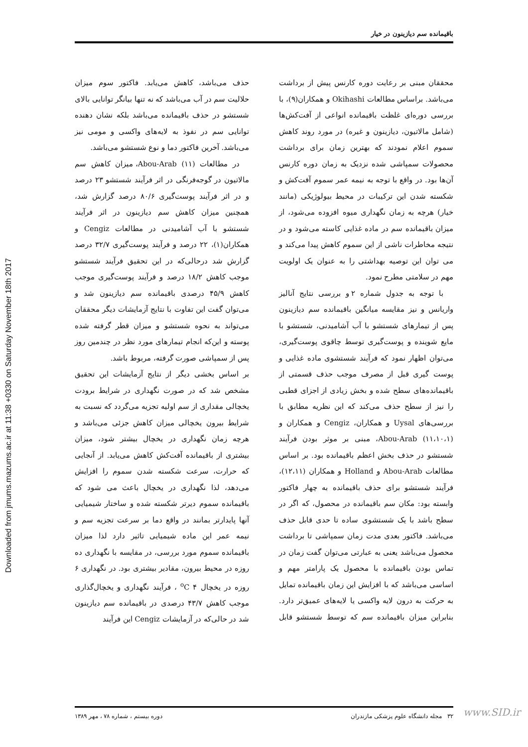Downloaded from jmums.mazums.ac.ir at 11:38 +0330 on Saturday November 18th 2017
باقیمانده سم دیازینون در خیار
محققان مبنی بر رعایت دوره کارنس پیش از برداشت می‌باشد. براساس مطالعات Okihashi و همکاران(۹)، با بررسی دوره‌ای غلظت باقیمانده انواعی از آفت‌کش‌ها (شامل مالاتیون، دیازینون و غیره) در مورد روند کاهش سموم اعلام نمودند که بهترین زمان برای برداشت محصولات سمپاشی شده نزدیک به زمان دوره کارنس آن‌ها بود. در واقع با توجه به نیمه عمر سموم آفت‌کش و شکسته شدن این ترکیبات در محیط بیولوژیکی (مانند خیار) هرچه به زمان نگهداری میوه افزوده می‌شود، از میزان باقیمانده سم در ماده غذایی کاسته می‌شود و در نتیجه مخاطرات ناشی از این سموم کاهش پیدا می‌کند و می توان این توصیه بهداشتی را به عنوان یک اولویت مهم در سلامتی مطرح نمود.
با توجه به جدول شماره ۲ و بررسی نتایج آنالیز واریانس و نیز مقایسه میانگین باقیمانده سم دیازینون پس از تیمارهای شستشو با آب آشامیدنی، شستشو با مایع شوینده و پوست‌گیری توسط چاقوی پوست‌گیری، می‌توان اظهار نمود که فرآیند شستشوی ماده غذایی و پوست گیری قبل از مصرف موجب حذف قسمتی از باقیمانده‌های سطح شده و بخش زیادی از اجزای قطبی را نیز از سطح حذف می‌کند که این نظریه مطابق با بررسی‌های Uysal و همکاران، Cengiz و همکاران و Abou-Arab (۱۱،۱۰،۱)، مبنی بر موثر بودن فرآیند شستشو در حذف بخش اعظم باقیمانده بود. بر اساس مطالعات Abou-Arab و Holland و همکاران (۱۲،۱۱)، فرآیند شستشو برای حذف باقیمانده به چهار فاکتور وابسته بود: مکان سم باقیمانده در محصول، که اگر در سطح باشد با یک شستشوی ساده تا حدی قابل حذف می‌باشد. فاکتور بعدی مدت زمان سمپاشی تا برداشت محصول می‌باشد یعنی به عبارتی می‌توان گفت زمان در تماس بودن باقیمانده با محصول یک پارامتر مهم و اساسی می‌باشد که با افزایش این زمان باقیمانده تمایل به حرکت به درون لایه واکسی یا لایه‌های عمیق‌تر دارد. بنابراین میزان باقیمانده سم که توسط شستشو قابل حذف می‌باشد، کاهش می‌یابد. فاکتور سوم میزان حلالیت سم در آب می‌باشد که نه تنها بیانگر توانایی بالای شستشو در حذف باقیمانده می‌باشد بلکه نشان دهنده توانایی سم در نفوذ به لایه‌های واکسی و مومی نیز می‌باشد. آخرین فاکتور دما و نوع شستشو می‌باشد.
در مطالعات Abou-Arab (۱۱)، میزان کاهش سم مالاتیون در گوجه‌فرنگی در اثر فرآیند شستشو ۲۳ درصد و در اثر فرآیند پوست‌گیری ۸۰/۶ درصد گزارش شد، همچنین میزان کاهش سم دیازینون در اثر فرآیند شستشو با آب آشامیدنی در مطالعات Cengiz و همکاران(۱)، ۲۲ درصد و فرآیند پوست‌گیری ۳۲/۷ درصد گزارش شد درحالی‌که در این تحقیق فرآیند شستشو موجب کاهش ۱۸/۲ درصد و فرآیند پوست‌گیری موجب کاهش ۴۵/۹ درصدی باقیمانده سم دیازینون شد و می‌توان گفت این تفاوت با نتایج آزمایشات دیگر محققان می‌تواند به نحوه شستشو و میزان قطر گرفته شده پوسته و این‌که انجام تیمارهای مورد نظر در چندمین روز پس از سمپاشی صورت گرفته، مربوط باشد.
بر اساس بخشی دیگر از نتایج آزمایشات این تحقیق مشخص شد که در صورت نگهداری در شرایط برودت یخچالی مقداری از سم اولیه تجزیه می‌گردد که نسبت به شرایط بیرون یخچالی میزان کاهش جزئی می‌باشد و هرچه زمان نگهداری در یخچال بیشتر شود، میزان بیشتری از باقیمانده آفت‌کش کاهش می‌یابد. از آنجایی که حرارت، سرعت شکسته شدن سموم را افزایش می‌دهد، لذا نگهداری در یخچال باعث می شود که باقیمانده سموم دیرتر شکسته شده و ساختار شیمیایی آنها پایدارتر بمانند در واقع دما بر سرعت تجزیه سم و نیمه عمر این ماده شیمیایی تاثیر دارد لذا میزان باقیمانده سموم مورد بررسی، در مقایسه با نگهداری ده روزه در محیط بیرون، مقادیر بیشتری بود. در نگهداری ۶ روزه در یخچال ۴ <sup>o</sup>C ، فرآیند نگهداری و یخچال‌گذاری موجب کاهش ۴۳/۷ درصدی در باقیمانده سم دیازینون شد در حالی‌که در آزمایشات Cengiz این فرآیند
۳۲ مجله دانشگاه علوم پزشکی مازندران دوره بیستم ، شماره ۷۸ ، مهر ۱۳۸۹ www.SID.ir